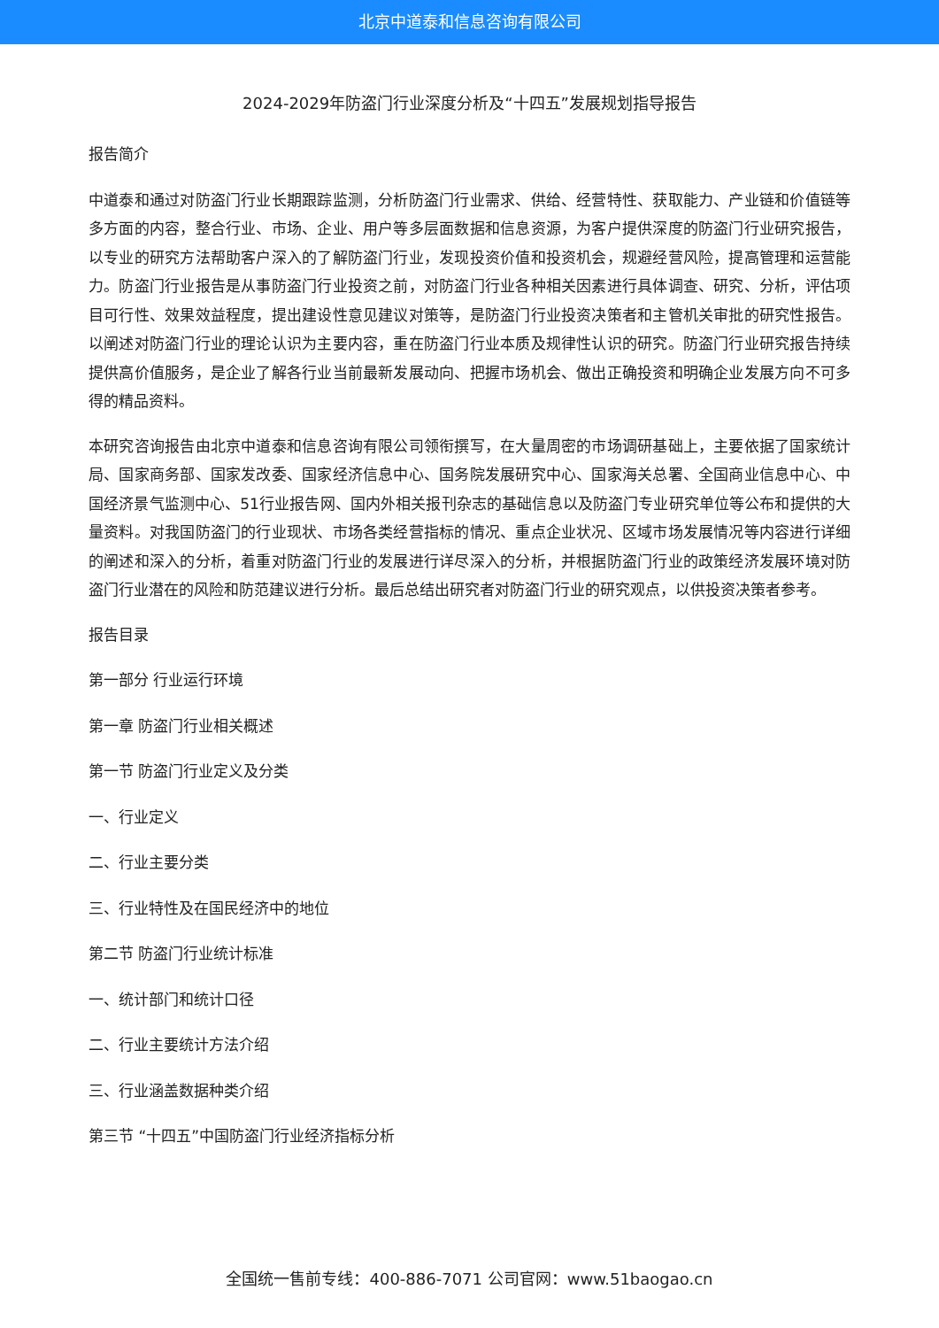北京中道泰和信息咨询有限公司
2024-2029年防盗门行业深度分析及“十四五”发展规划指导报告
报告简介
中道泰和通过对防盗门行业长期跟踪监测，分析防盗门行业需求、供给、经营特性、获取能力、产业链和价值链等多方面的内容，整合行业、市场、企业、用户等多层面数据和信息资源，为客户提供深度的防盗门行业研究报告，以专业的研究方法帮助客户深入的了解防盗门行业，发现投资价值和投资机会，规避经营风险，提高管理和运营能力。防盗门行业报告是从事防盗门行业投资之前，对防盗门行业各种相关因素进行具体调查、研究、分析，评估项目可行性、效果效益程度，提出建设性意见建议对策等，是防盗门行业投资决策者和主管机关审批的研究性报告。以阐述对防盗门行业的理论认识为主要内容，重在防盗门行业本质及规律性认识的研究。防盗门行业研究报告持续提供高价值服务，是企业了解各行业当前最新发展动向、把握市场机会、做出正确投资和明确企业发展方向不可多得的精品资料。
本研究咨询报告由北京中道泰和信息咨询有限公司领衔撰写，在大量周密的市场调研基础上，主要依据了国家统计局、国家商务部、国家发改委、国家经济信息中心、国务院发展研究中心、国家海关总署、全国商业信息中心、中国经济景气监测中心、51行业报告网、国内外相关报刊杂志的基础信息以及防盗门专业研究单位等公布和提供的大量资料。对我国防盗门的行业现状、市场各类经营指标的情况、重点企业状况、区域市场发展情况等内容进行详细的阐述和深入的分析，着重对防盗门行业的发展进行详尽深入的分析，并根据防盗门行业的政策经济发展环境对防盗门行业潜在的风险和防范建议进行分析。最后总结出研究者对防盗门行业的研究观点，以供投资决策者参考。
报告目录
第一部分 行业运行环境
第一章 防盗门行业相关概述
第一节 防盗门行业定义及分类
一、行业定义
二、行业主要分类
三、行业特性及在国民经济中的地位
第二节 防盗门行业统计标准
一、统计部门和统计口径
二、行业主要统计方法介绍
三、行业涵盖数据种类介绍
第三节 “十四五”中国防盗门行业经济指标分析
全国统一售前专线：400-886-7071 公司官网：www.51baogao.cn